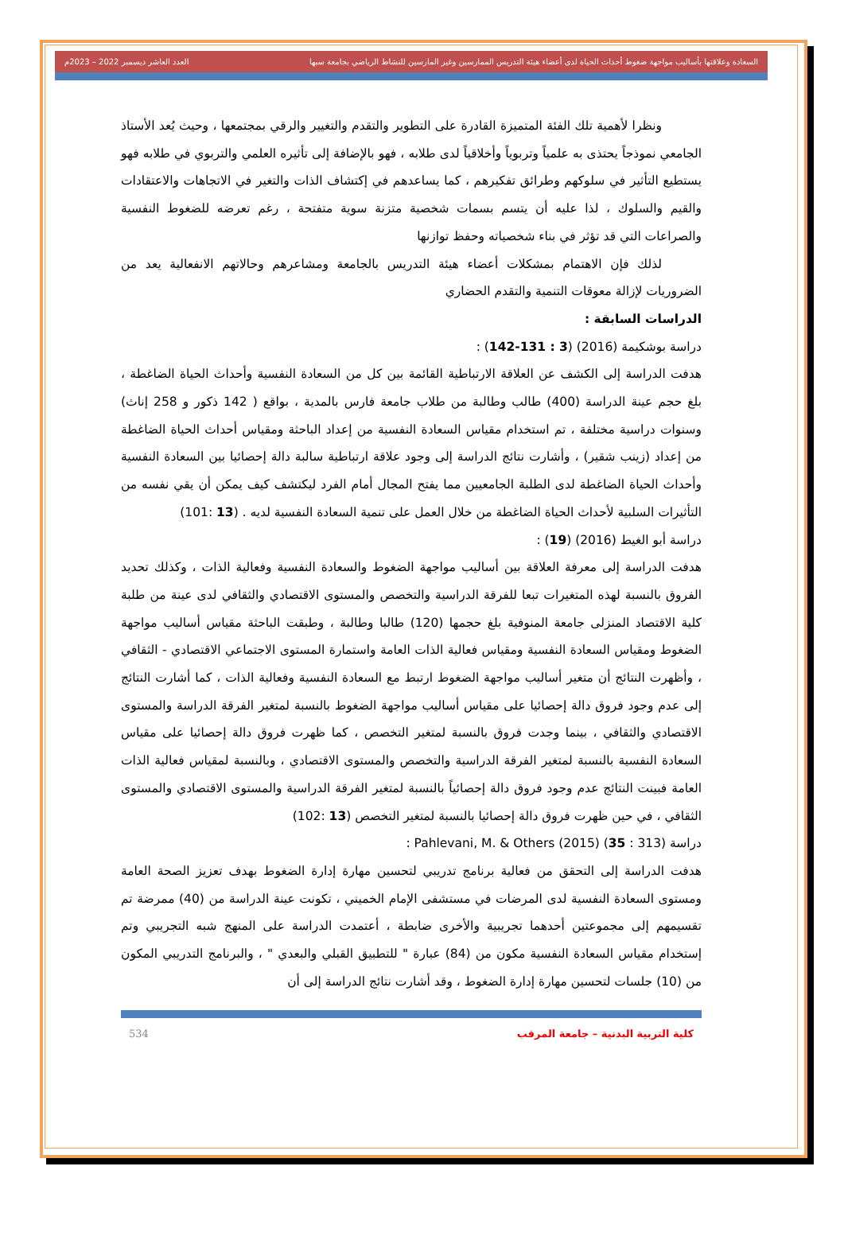السعادة وعلاقتها بأساليب مواجهة ضغوط أحداث الحياة لدى أعضاء هيئة التدريس الممارسين وغير المارسين للنشاط الرياضي بجامعة سبها العدد العاشر ديسمبر 2022 – 2023م
ونظرا لأهمية تلك الفئة المتميزة القادرة على التطوير والتقدم والتغيير والرقي بمجتمعها ، وحيث يُعد الأستاذ الجامعي نموذجاً يحتذى به علمياً وتربوياً وأخلاقياً لدى طلابه ، فهو بالإضافة إلى تأثيره العلمي والتربوي في طلابه فهو يستطيع التأثير في سلوكهم وطرائق تفكيرهم ، كما يساعدهم في إكتشاف الذات والتغير في الاتجاهات والاعتقادات والقيم والسلوك ، لذا عليه أن يتسم بسمات شخصية متزنة سوية متفتحة ، رغم تعرضه للضغوط النفسية والصراعات التي قد تؤثر في بناء شخصياته وحفظ توازنها
لذلك فإن الاهتمام بمشكلات أعضاء هيئة التدريس بالجامعة ومشاعرهم وحالاتهم الانفعالية يعد من الضروريات لإزالة معوقات التنمية والتقدم الحضاري
الدراسات السابقة :
دراسة بوشكيمة (2016) (3 : 131-142) :
هدفت الدراسة إلى الكشف عن العلاقة الارتباطية القائمة بين كل من السعادة النفسية وأحداث الحياة الضاغطة ، بلغ حجم عينة الدراسة (400) طالب وطالبة من طلاب جامعة فارس بالمدية ، بواقع ( 142 ذكور و 258 إناث) وسنوات دراسية مختلفة ، تم استخدام مقياس السعادة النفسية من إعداد الباحثة ومقياس أحداث الحياة الضاغطة من إعداد (زينب شقير) ، وأشارت نتائج الدراسة إلى وجود علاقة ارتباطية سالبة دالة إحصائيا بين السعادة النفسية وأحداث الحياة الضاغطة لدى الطلبة الجامعيين مما يفتح المجال أمام الفرد ليكتشف كيف يمكن أن يقي نفسه من التأثيرات السلبية لأحداث الحياة الضاغطة من خلال العمل على تنمية السعادة النفسية لديه . (13 :101)
دراسة أبو الغيط (2016) (19) :
هدفت الدراسة إلى معرفة العلاقة بين أساليب مواجهة الضغوط والسعادة النفسية وفعالية الذات ، وكذلك تحديد الفروق بالنسبة لهذه المتغيرات تبعا للفرقة الدراسية والتخصص والمستوى الاقتصادي والثقافي لدى عينة من طلبة كلية الاقتصاد المنزلى جامعة المنوفية بلغ حجمها (120) طالبا وطالبة ، وطبقت الباحثة مقياس أساليب مواجهة الضغوط ومقياس السعادة النفسية ومقياس فعالية الذات العامة واستمارة المستوى الاجتماعي الاقتصادي - الثقافي ، وأظهرت النتائج أن متغير أساليب مواجهة الضغوط ارتبط مع السعادة النفسية وفعالية الذات ، كما أشارت النتائج إلى عدم وجود فروق دالة إحصائيا على مقياس أساليب مواجهة الضغوط بالنسبة لمتغير الفرقة الدراسة والمستوى الاقتصادي والثقافي ، بينما وجدت فروق بالنسبة لمتغير التخصص ، كما ظهرت فروق دالة إحصائيا على مقياس السعادة النفسية بالنسبة لمتغير الفرقة الدراسية والتخصص والمستوى الاقتصادي ، وبالنسبة لمقياس فعالية الذات العامة فبينت النتائج عدم وجود فروق دالة إحصائياً بالنسبة لمتغير الفرقة الدراسية والمستوى الاقتصادي والمستوى الثقافي ، في حين ظهرت فروق دالة إحصائيا بالنسبة لمتغير التخصص (13 :102)
دراسة Pahlevani, M. & Others (2015) (35 : 313) :
هدفت الدراسة إلى التحقق من فعالية برنامج تدريبي لتحسين مهارة إدارة الضغوط بهدف تعزيز الصحة العامة ومستوى السعادة النفسية لدى المرضات في مستشفى الإمام الخميني ، تكونت عينة الدراسة من (40) ممرضة تم تقسيمهم إلى مجموعتين أحدهما تجريبية والأخرى ضابطة ، أعتمدت الدراسة على المنهج شبه التجريبي وتم إستخدام مقياس السعادة النفسية مكون من (84) عبارة " للتطبيق القبلي والبعدي " ، والبرنامج التدريبي المكون من (10) جلسات لتحسين مهارة إدارة الضغوط ، وقد أشارت نتائج الدراسة إلى أن
كلية التربية البدنية – جامعة المرقب 534